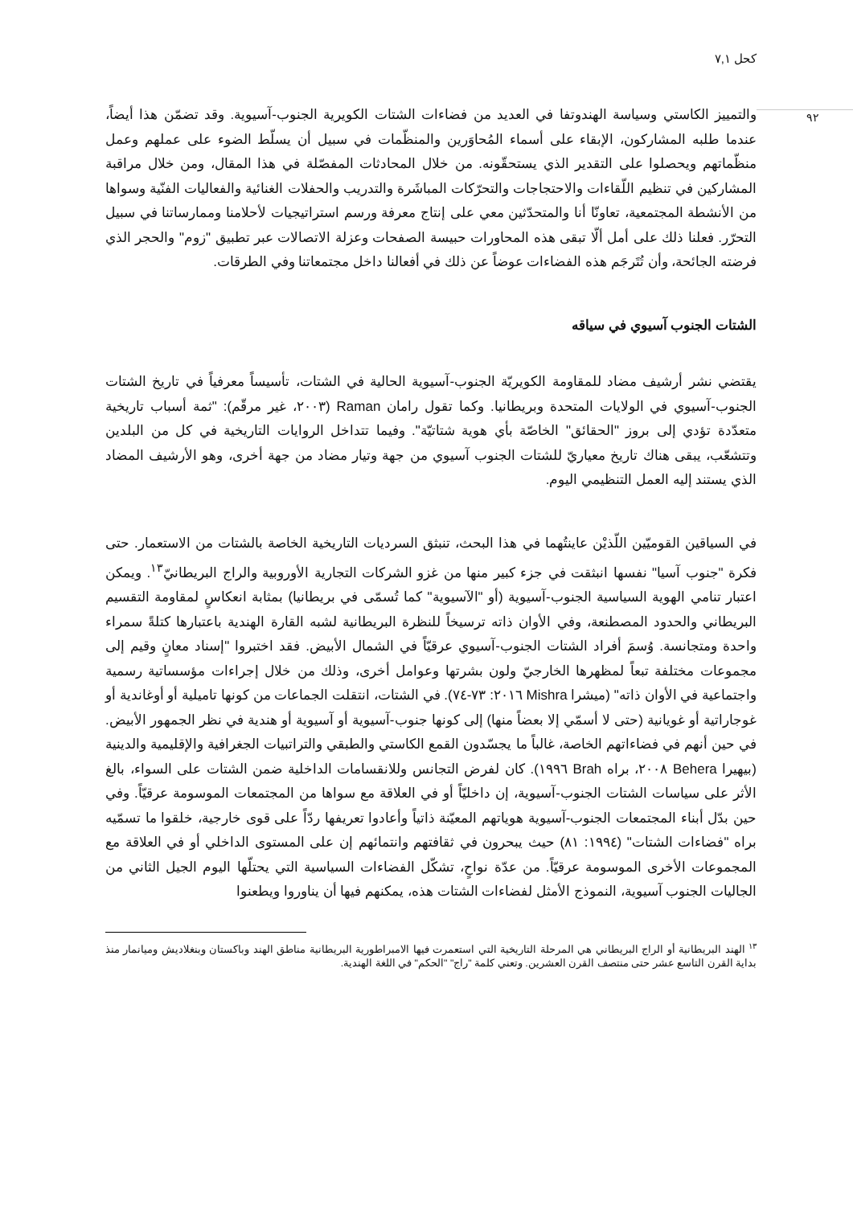كحل ٧,١
٩٢
والتمييز الكاستي وسياسة الهندوتفا في العديد من فضاءات الشتات الكويرية الجنوب-آسيوية. وقد تضمّن هذا أيضاً، عندما طلبه المشاركون، الإبقاء على أسماء المُحاوَرين والمنظّمات في سبيل أن يسلّط الضوء على عملهم وعمل منظّماتهم ويحصلوا على التقدير الذي يستحقّونه. من خلال المحادثات المفصّلة في هذا المقال، ومن خلال مراقبة المشاركين في تنظيم اللّقاءات والاحتجاجات والتحرّكات المباشَرة والتدريب والحفلات الغنائية والفعاليات الفنّية وسواها من الأنشطة المجتمعية، تعاونّا أنا والمتحدّثين معي على إنتاج معرفة ورسم استراتيجيات لأحلامنا وممارساتنا في سبيل التحرّر. فعلنا ذلك على أمل ألّا تبقى هذه المحاورات حبيسة الصفحات وعزلة الاتصالات عبر تطبيق "زوم" والحجر الذي فرضته الجائحة، وأن تُتَرجَم هذه الفضاءات عوضاً عن ذلك في أفعالنا داخل مجتمعاتنا وفي الطرقات.
الشتات الجنوب آسيوي في سياقه
يقتضي نشر أرشيف مضاد للمقاومة الكويريّة الجنوب-آسيوية الحالية في الشتات، تأسيساً معرفياً في تاريخ الشتات الجنوب-آسيوي في الولايات المتحدة وبريطانيا. وكما تقول رامان Raman (٢٠٠٣، غير مرقّم): "ثمة أسباب تاريخية متعدّدة تؤدي إلى بروز "الحقائق" الخاصّة بأي هوية شتاتيّة". وفيما تتداخل الروايات التاريخية في كل من البلدين وتتشعّب، يبقى هناك تاريخ معياريّ للشتات الجنوب آسيوي من جهة وتيار مضاد من جهة أخرى، وهو الأرشيف المضاد الذي يستند إليه العمل التنظيمي اليوم.
في السياقين القوميّين اللّذيْن عاينتُهما في هذا البحث، تنبثق السرديات التاريخية الخاصة بالشتات من الاستعمار. حتى فكرة "جنوب آسيا" نفسها انبثقت في جزء كبير منها من غزو الشركات التجارية الأوروبية والراج البريطانيّ<sup>١٣</sup>. ويمكن اعتبار تنامي الهوية السياسية الجنوب-آسيوية (أو "الآسيوية" كما تُسمّى في بريطانيا) بمثابة انعكاسٍ لمقاومة التقسيم البريطاني والحدود المصطنعة، وفي الأوان ذاته ترسيخاً للنظرة البريطانية لشبه القارة الهندية باعتبارها كتلةً سمراء واحدة ومتجانسة. وُسمَ أفراد الشتات الجنوب-آسيوي عرقيّاً في الشمال الأبيض. فقد اختبروا "إسناد معانٍ وقيم إلى مجموعات مختلفة تبعاً لمظهرها الخارجيّ ولون بشرتها وعوامل أخرى، وذلك من خلال إجراءات مؤسساتية رسمية واجتماعية في الأوان ذاته" (ميشرا Mishra ٢٠١٦: ٧٣-٧٤). في الشتات، انتقلت الجماعات من كونها تاميلية أو أوغاندية أو غوجاراتية أو غويانية (حتى لا أسمّي إلا بعضاً منها) إلى كونها جنوب-آسيوية أو آسيوية أو هندية في نظر الجمهور الأبيض. في حين أنهم في فضاءاتهم الخاصة، غالباً ما يجسّدون القمع الكاستي والطبقي والتراتبيات الجغرافية والإقليمية والدينية (بيهيرا Behera ٢٠٠٨، براه Brah ١٩٩٦). كان لفرض التجانس وللانقسامات الداخلية ضمن الشتات على السواء، بالغ الأثر على سياسات الشتات الجنوب-آسيوية، إن داخليّاً أو في العلاقة مع سواها من المجتمعات الموسومة عرقيّاً. وفي حين بدّل أبناء المجتمعات الجنوب-آسيوية هوياتهم المعيّنة ذاتياً وأعادوا تعريفها ردّاً على قوى خارجية، خلقوا ما تسمّيه براه "فضاءات الشتات" (١٩٩٤: ٨١) حيث يبحرون في ثقافتهم وانتمائهم إن على المستوى الداخلي أو في العلاقة مع المجموعات الأخرى الموسومة عرقيّاً. من عدّة نواحٍ، تشكّل الفضاءات السياسية التي يحتلّها اليوم الجيل الثاني من الجاليات الجنوب آسيوية، النموذج الأمثل لفضاءات الشتات هذه، يمكنهم فيها أن يناوروا ويطعنوا
<sup>١٣</sup> الهند البريطانية أو الراج البريطاني هي المرحلة التاريخية التي استعمرت فيها الامبراطورية البريطانية مناطق الهند وباكستان وبنغلاديش وميانمار منذ بداية القرن التاسع عشر حتى منتصف القرن العشرين. وتعني كلمة "راج" "الحكم" في اللغة الهندية.